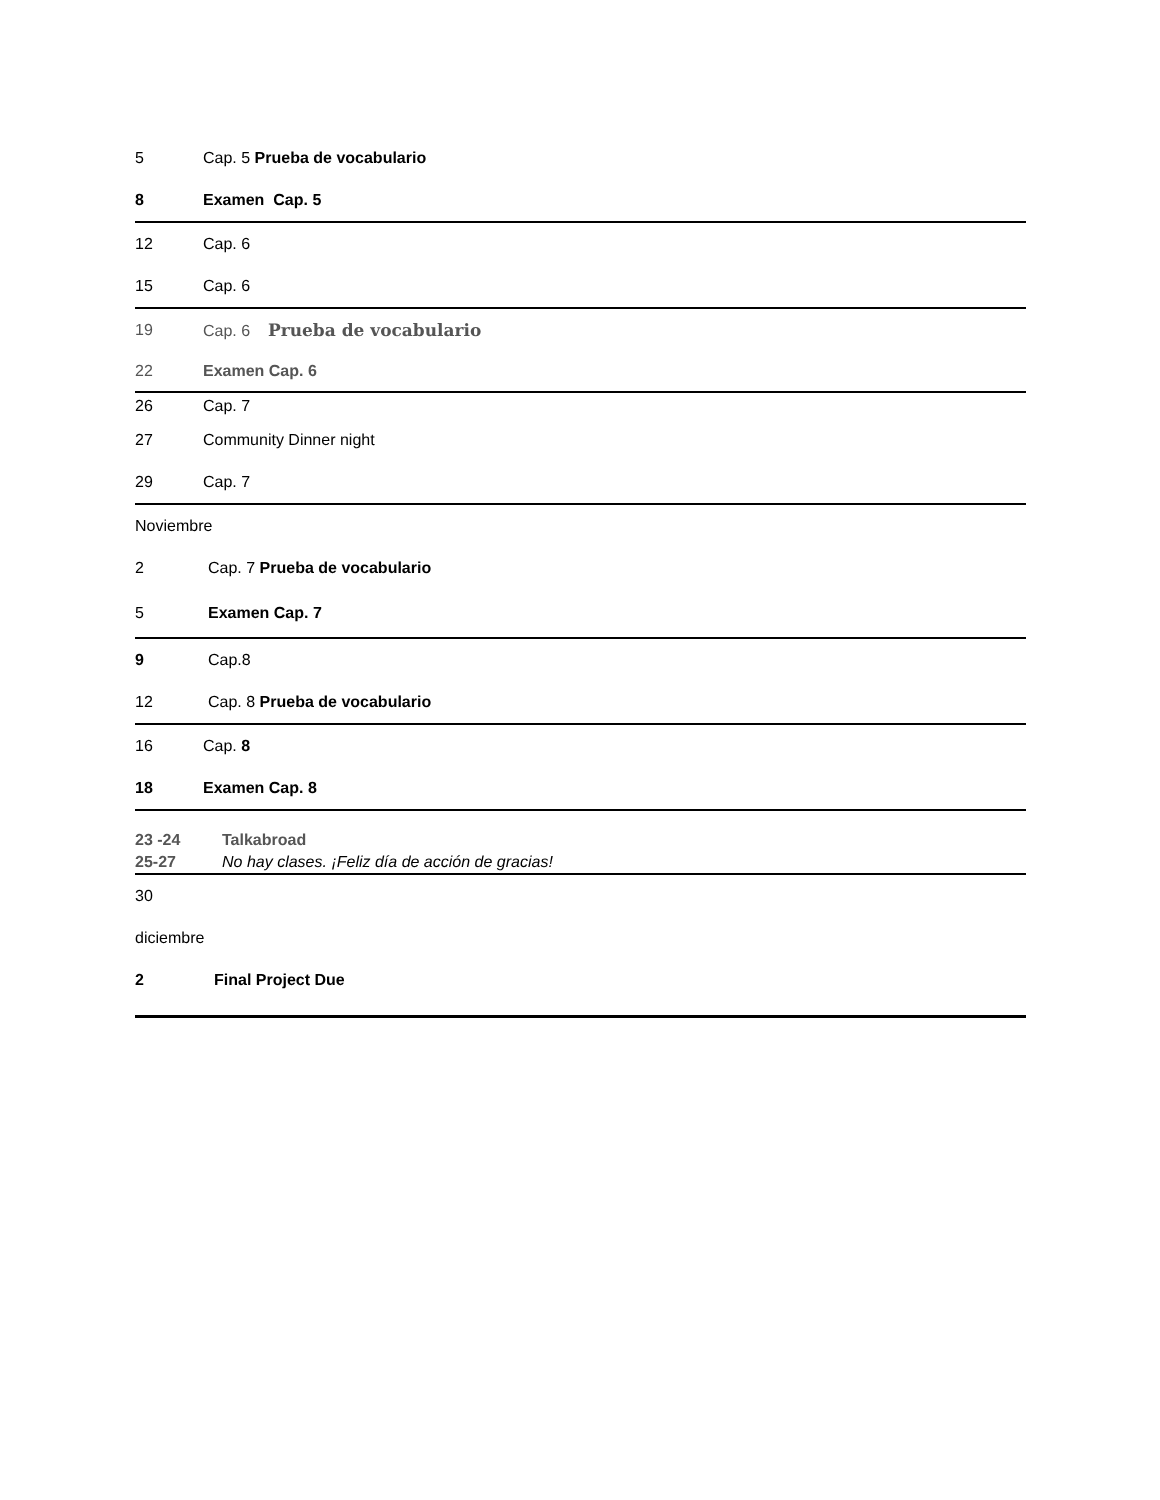5 Cap. 5 Prueba de vocabulario
8 Examen Cap. 5
12 Cap. 6
15 Cap. 6
19 Cap. 6 Prueba de vocabulario
22 Examen Cap. 6
26 Cap. 7
27 Community Dinner night
29 Cap. 7
Noviembre
2 Cap. 7 Prueba de vocabulario
5 Examen Cap. 7
9 Cap.8
12 Cap. 8 Prueba de vocabulario
16 Cap. 8
18 Examen Cap. 8
23 -24 Talkabroad
25-27 No hay clases. ¡Feliz día de acción de gracias!
30
diciembre
2 Final Project Due